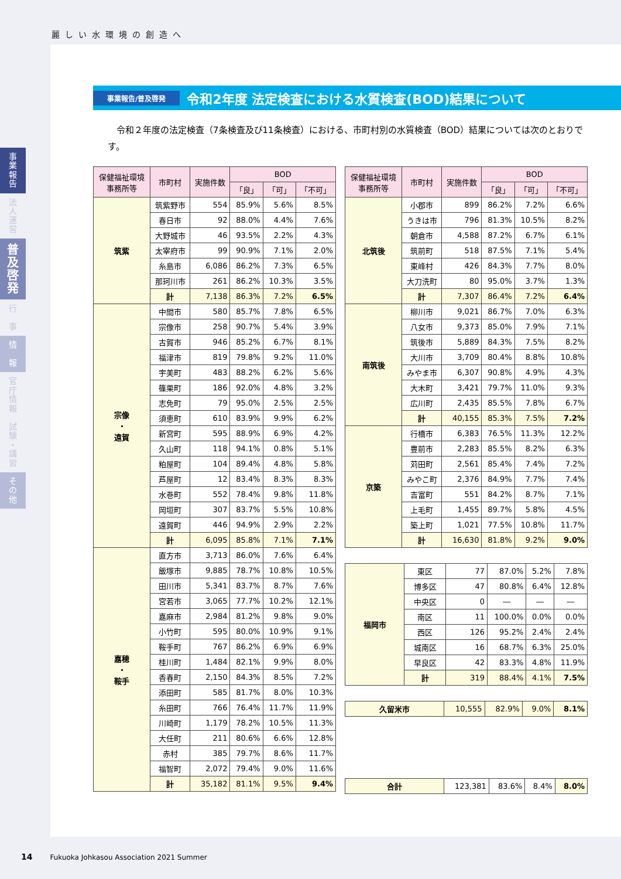麗しい水環境の創造へ
事
業
報
告
法
人
運
営
普
及
啓
発
行
事
情
報
官
庁
情
報
試
験
・
講
習
そ
の
他
事業報告/普及啓発
令和2年度 法定検査における水質検査(BOD)結果について
令和２年度の法定検査（7条検査及び11条検査）における、市町村別の水質検査（BOD）結果については次のとおりです。
| 保健福祉環境 事務所等 | 市町村 | 実施件数 | BOD | | |
| --- | --- | --- | --- | --- | --- |
| | | | 「良」 | 「可」 | 「不可」 |
| 筑紫 | 筑紫野市 | 554 | 85.9% | 5.6% | 8.5% |
| | 春日市 | 92 | 88.0% | 4.4% | 7.6% |
| | 大野城市 | 46 | 93.5% | 2.2% | 4.3% |
| | 太宰府市 | 99 | 90.9% | 7.1% | 2.0% |
| | 糸島市 | 6,086 | 86.2% | 7.3% | 6.5% |
| | 那珂川市 | 261 | 86.2% | 10.3% | 3.5% |
| | 計 | 7,138 | 86.3% | 7.2% | 6.5% |
| 宗像 ・ 遠賀 | 中間市 | 580 | 85.7% | 7.8% | 6.5% |
| | 宗像市 | 258 | 90.7% | 5.4% | 3.9% |
| | 古賀市 | 946 | 85.2% | 6.7% | 8.1% |
| | 福津市 | 819 | 79.8% | 9.2% | 11.0% |
| | 宇美町 | 483 | 88.2% | 6.2% | 5.6% |
| | 篠栗町 | 186 | 92.0% | 4.8% | 3.2% |
| | 志免町 | 79 | 95.0% | 2.5% | 2.5% |
| | 須恵町 | 610 | 83.9% | 9.9% | 6.2% |
| | 新宮町 | 595 | 88.9% | 6.9% | 4.2% |
| | 久山町 | 118 | 94.1% | 0.8% | 5.1% |
| | 粕屋町 | 104 | 89.4% | 4.8% | 5.8% |
| | 芦屋町 | 12 | 83.4% | 8.3% | 8.3% |
| | 水巻町 | 552 | 78.4% | 9.8% | 11.8% |
| | 岡垣町 | 307 | 83.7% | 5.5% | 10.8% |
| | 遠賀町 | 446 | 94.9% | 2.9% | 2.2% |
| | 計 | 6,095 | 85.8% | 7.1% | 7.1% |
| 嘉穂 ・ 鞍手 | 直方市 | 3,713 | 86.0% | 7.6% | 6.4% |
| | 飯塚市 | 9,885 | 78.7% | 10.8% | 10.5% |
| | 田川市 | 5,341 | 83.7% | 8.7% | 7.6% |
| | 宮若市 | 3,065 | 77.7% | 10.2% | 12.1% |
| | 嘉麻市 | 2,984 | 81.2% | 9.8% | 9.0% |
| | 小竹町 | 595 | 80.0% | 10.9% | 9.1% |
| | 鞍手町 | 767 | 86.2% | 6.9% | 6.9% |
| | 桂川町 | 1,484 | 82.1% | 9.9% | 8.0% |
| | 香春町 | 2,150 | 84.3% | 8.5% | 7.2% |
| | 添田町 | 585 | 81.7% | 8.0% | 10.3% |
| | 糸田町 | 766 | 76.4% | 11.7% | 11.9% |
| | 川崎町 | 1,179 | 78.2% | 10.5% | 11.3% |
| | 大任町 | 211 | 80.6% | 6.6% | 12.8% |
| | 赤村 | 385 | 79.7% | 8.6% | 11.7% |
| | 福智町 | 2,072 | 79.4% | 9.0% | 11.6% |
| | 計 | 35,182 | 81.1% | 9.5% | 9.4% |
| 保健福祉環境 事務所等 | 市町村 | 実施件数 | BOD | | |
| --- | --- | --- | --- | --- | --- |
| | | | 「良」 | 「可」 | 「不可」 |
| 北筑後 | 小郡市 | 899 | 86.2% | 7.2% | 6.6% |
| | うきは市 | 796 | 81.3% | 10.5% | 8.2% |
| | 朝倉市 | 4,588 | 87.2% | 6.7% | 6.1% |
| | 筑前町 | 518 | 87.5% | 7.1% | 5.4% |
| | 東峰村 | 426 | 84.3% | 7.7% | 8.0% |
| | 大刀洗町 | 80 | 95.0% | 3.7% | 1.3% |
| | 計 | 7,307 | 86.4% | 7.2% | 6.4% |
| 南筑後 | 柳川市 | 9,021 | 86.7% | 7.0% | 6.3% |
| | 八女市 | 9,373 | 85.0% | 7.9% | 7.1% |
| | 筑後市 | 5,889 | 84.3% | 7.5% | 8.2% |
| | 大川市 | 3,709 | 80.4% | 8.8% | 10.8% |
| | みやま市 | 6,307 | 90.8% | 4.9% | 4.3% |
| | 大木町 | 3,421 | 79.7% | 11.0% | 9.3% |
| | 広川町 | 2,435 | 85.5% | 7.8% | 6.7% |
| | 計 | 40,155 | 85.3% | 7.5% | 7.2% |
| 京築 | 行橋市 | 6,383 | 76.5% | 11.3% | 12.2% |
| | 豊前市 | 2,283 | 85.5% | 8.2% | 6.3% |
| | 苅田町 | 2,561 | 85.4% | 7.4% | 7.2% |
| | みやこ町 | 2,376 | 84.9% | 7.7% | 7.4% |
| | 吉富町 | 551 | 84.2% | 8.7% | 7.1% |
| | 上毛町 | 1,455 | 89.7% | 5.8% | 4.5% |
| | 築上町 | 1,021 | 77.5% | 10.8% | 11.7% |
| | 計 | 16,630 | 81.8% | 9.2% | 9.0% |
| 福岡市 | 東区 | 77 | 87.0% | 5.2% | 7.8% |
| | 博多区 | 47 | 80.8% | 6.4% | 12.8% |
| | 中央区 | 0 | ― | ― | ― |
| | 南区 | 11 | 100.0% | 0.0% | 0.0% |
| | 西区 | 126 | 95.2% | 2.4% | 2.4% |
| | 城南区 | 16 | 68.7% | 6.3% | 25.0% |
| | 早良区 | 42 | 83.3% | 4.8% | 11.9% |
| | 計 | 319 | 88.4% | 4.1% | 7.5% |
| 久留米市 | 10,555 | 82.9% | 9.0% | 8.1% |
| 合計 | 123,381 | 83.6% | 8.4% | 8.0% |
14 Fukuoka Johkasou Association 2021 Summer